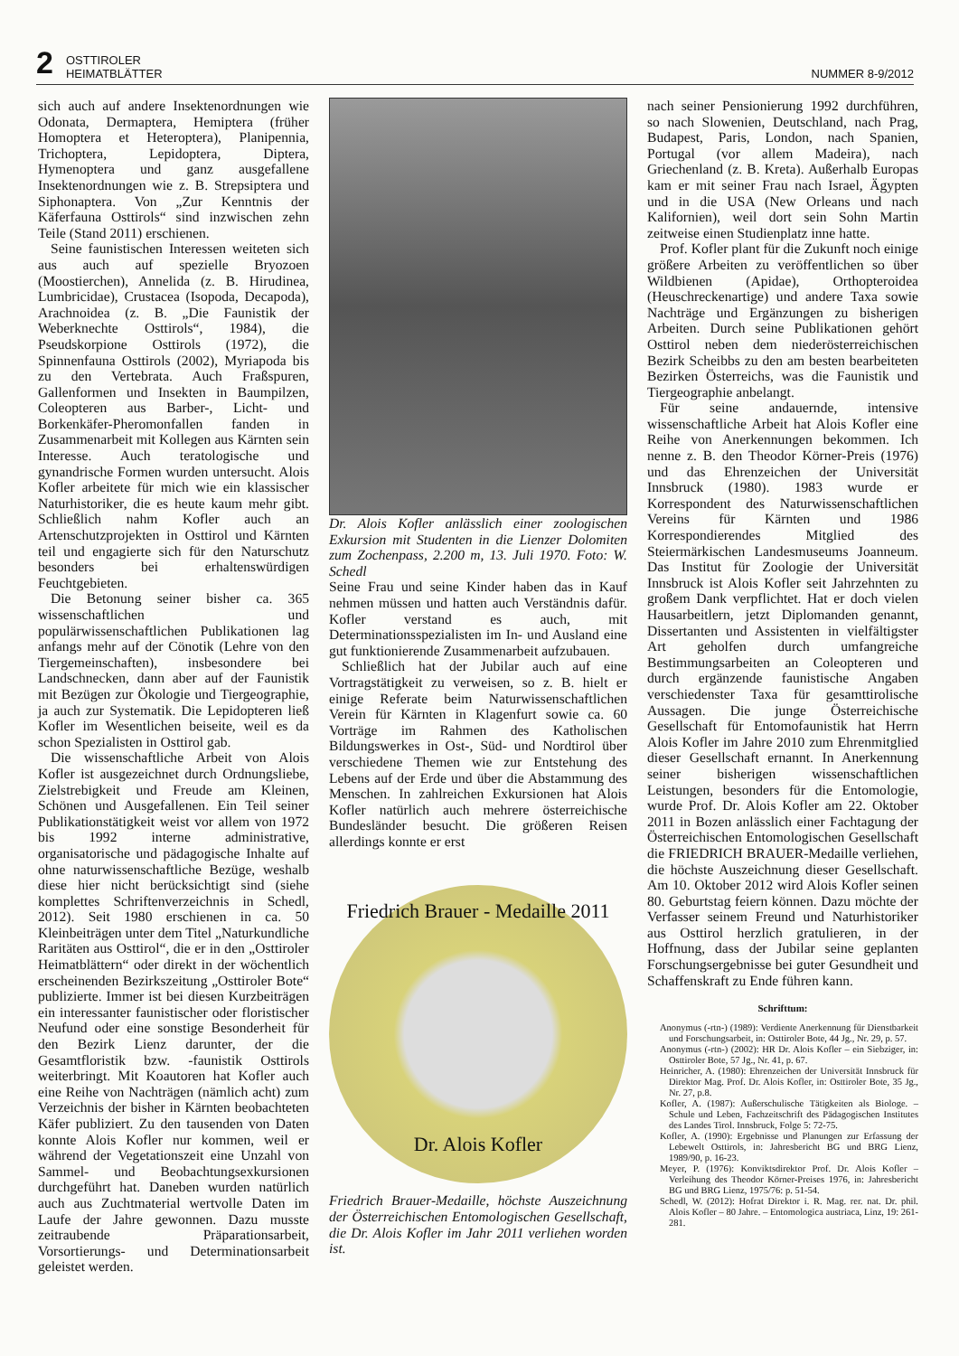2 OSTTIROLER
HEIMATBLÄTTER NUMMER 8-9/2012
sich auch auf andere Insektenordnungen wie Odonata, Dermaptera, Hemiptera (früher Homoptera et Heteroptera), Planipennia, Trichoptera, Lepidoptera, Diptera, Hymenoptera und ganz ausgefallene Insektenordnungen wie z. B. Strepsiptera und Siphonaptera. Von „Zur Kenntnis der Käferfauna Osttirols“ sind inzwischen zehn Teile (Stand 2011) erschienen.
Seine faunistischen Interessen weiteten sich aus auch auf spezielle Bryozoen (Moostierchen), Annelida (z. B. Hirudinea, Lumbricidae), Crustacea (Isopoda, Decapoda), Arachnoidea (z. B. „Die Faunistik der Weberknechte Osttirols“, 1984), die Pseudskorpione Osttirols (1972), die Spinnenfauna Osttirols (2002), Myriapoda bis zu den Vertebrata. Auch Fraßspuren, Gallenformen und Insekten in Baumpilzen, Coleopteren aus Barber-, Licht- und Borkenkäfer-Pheromonfallen fanden in Zusammenarbeit mit Kollegen aus Kärnten sein Interesse. Auch teratologische und gynandrische Formen wurden untersucht. Alois Kofler arbeitete für mich wie ein klassischer Naturhistoriker, die es heute kaum mehr gibt. Schließlich nahm Kofler auch an Artenschutzprojekten in Osttirol und Kärnten teil und engagierte sich für den Naturschutz besonders bei erhaltenswürdigen Feuchtgebieten.
Die Betonung seiner bisher ca. 365 wissenschaftlichen und populärwissenschaftlichen Publikationen lag anfangs mehr auf der Cönotik (Lehre von den Tiergemeinschaften), insbesondere bei Landschnecken, dann aber auf der Faunistik mit Bezügen zur Ökologie und Tiergeographie, ja auch zur Systematik. Die Lepidopteren ließ Kofler im Wesentlichen beiseite, weil es da schon Spezialisten in Osttirol gab.
Die wissenschaftliche Arbeit von Alois Kofler ist ausgezeichnet durch Ordnungsliebe, Zielstrebigkeit und Freude am Kleinen, Schönen und Ausgefallenen. Ein Teil seiner Publikationstätigkeit weist vor allem von 1972 bis 1992 interne administrative, organisatorische und pädagogische Inhalte auf ohne naturwissenschaftliche Bezüge, weshalb diese hier nicht berücksichtigt sind (siehe komplettes Schriftenverzeichnis in Schedl, 2012). Seit 1980 erschienen in ca. 50 Kleinbeiträgen unter dem Titel „Naturkundliche Raritäten aus Osttirol“, die er in den „Osttiroler Heimatblättern“ oder direkt in der wöchentlich erscheinenden Bezirkszeitung „Osttiroler Bote“ publizierte. Immer ist bei diesen Kurzbeiträgen ein interessanter faunistischer oder floristischer Neufund oder eine sonstige Besonderheit für den Bezirk Lienz darunter, der die Gesamtfloristik bzw. -faunistik Osttirols weiterbringt. Mit Koautoren hat Kofler auch eine Reihe von Nachträgen (nämlich acht) zum Verzeichnis der bisher in Kärnten beobachteten Käfer publiziert. Zu den tausenden von Daten konnte Alois Kofler nur kommen, weil er während der Vegetationszeit eine Unzahl von Sammel- und Beobachtungsexkursionen durchgeführt hat. Daneben wurden natürlich auch aus Zuchtmaterial wertvolle Daten im Laufe der Jahre gewonnen. Dazu musste zeitraubende Präparationsarbeit, Vorsortierungs- und Determinationsarbeit geleistet werden.
Dr. Alois Kofler anlässlich einer zoologischen Exkursion mit Studenten in die Lienzer Dolomiten zum Zochenpass, 2.200 m, 13. Juli 1970. Foto: W. Schedl
Seine Frau und seine Kinder haben das in Kauf nehmen müssen und hatten auch Verständnis dafür. Kofler verstand es auch, mit Determinationsspezialisten im In- und Ausland eine gut funktionierende Zusammenarbeit aufzubauen.
Schließlich hat der Jubilar auch auf eine Vortragstätigkeit zu verweisen, so z. B. hielt er einige Referate beim Naturwissenschaftlichen Verein für Kärnten in Klagenfurt sowie ca. 60 Vorträge im Rahmen des Katholischen Bildungswerkes in Ost-, Süd- und Nordtirol über verschiedene Themen wie zur Entstehung des Lebens auf der Erde und über die Abstammung des Menschen. In zahlreichen Exkursionen hat Alois Kofler natürlich auch mehrere österreichische Bundesländer besucht. Die größeren Reisen allerdings konnte er erst
Friedrich Brauer - Medaille 2011
Dr. Alois Kofler
Friedrich Brauer-Medaille, höchste Auszeichnung der Österreichischen Entomologischen Gesellschaft, die Dr. Alois Kofler im Jahr 2011 verliehen worden ist.
nach seiner Pensionierung 1992 durchführen, so nach Slowenien, Deutschland, nach Prag, Budapest, Paris, London, nach Spanien, Portugal (vor allem Madeira), nach Griechenland (z. B. Kreta). Außerhalb Europas kam er mit seiner Frau nach Israel, Ägypten und in die USA (New Orleans und nach Kalifornien), weil dort sein Sohn Martin zeitweise einen Studienplatz inne hatte.
Prof. Kofler plant für die Zukunft noch einige größere Arbeiten zu veröffentlichen so über Wildbienen (Apidae), Orthopteroidea (Heuschreckenartige) und andere Taxa sowie Nachträge und Ergänzungen zu bisherigen Arbeiten. Durch seine Publikationen gehört Osttirol neben dem niederösterreichischen Bezirk Scheibbs zu den am besten bearbeiteten Bezirken Österreichs, was die Faunistik und Tiergeographie anbelangt.
Für seine andauernde, intensive wissenschaftliche Arbeit hat Alois Kofler eine Reihe von Anerkennungen bekommen. Ich nenne z. B. den Theodor Körner-Preis (1976) und das Ehrenzeichen der Universität Innsbruck (1980). 1983 wurde er Korrespondent des Naturwissenschaftlichen Vereins für Kärnten und 1986 Korrespondierendes Mitglied des Steiermärkischen Landesmuseums Joanneum. Das Institut für Zoologie der Universität Innsbruck ist Alois Kofler seit Jahrzehnten zu großem Dank verpflichtet. Hat er doch vielen Hausarbeitlern, jetzt Diplomanden genannt, Dissertanten und Assistenten in vielfältigster Art geholfen durch umfangreiche Bestimmungsarbeiten an Coleopteren und durch ergänzende faunistische Angaben verschiedenster Taxa für gesamttirolische Aussagen. Die junge Österreichische Gesellschaft für Entomofaunistik hat Herrn Alois Kofler im Jahre 2010 zum Ehrenmitglied dieser Gesellschaft ernannt. In Anerkennung seiner bisherigen wissenschaftlichen Leistungen, besonders für die Entomologie, wurde Prof. Dr. Alois Kofler am 22. Oktober 2011 in Bozen anlässlich einer Fachtagung der Österreichischen Entomologischen Gesellschaft die FRIEDRICH BRAUER-Medaille verliehen, die höchste Auszeichnung dieser Gesellschaft. Am 10. Oktober 2012 wird Alois Kofler seinen 80. Geburtstag feiern können. Dazu möchte der Verfasser seinem Freund und Naturhistoriker aus Osttirol herzlich gratulieren, in der Hoffnung, dass der Jubilar seine geplanten Forschungsergebnisse bei guter Gesundheit und Schaffenskraft zu Ende führen kann.
Schrifttum:
Anonymus (-rtn-) (1989): Verdiente Anerkennung für Dienstbarkeit und Forschungsarbeit, in: Osttiroler Bote, 44 Jg., Nr. 29, p. 57.
Anonymus (-rtn-) (2002): HR Dr. Alois Kofler – ein Siebziger, in: Osttiroler Bote, 57 Jg., Nr. 41, p. 67.
Heinricher, A. (1980): Ehrenzeichen der Universität Innsbruck für Direktor Mag. Prof. Dr. Alois Kofler, in: Osttiroler Bote, 35 Jg., Nr. 27, p.8.
Kofler, A. (1987): Außerschulische Tätigkeiten als Biologe. – Schule und Leben, Fachzeitschrift des Pädagogischen Institutes des Landes Tirol. Innsbruck, Folge 5: 72-75.
Kofler, A. (1990): Ergebnisse und Planungen zur Erfassung der Lebewelt Osttirols, in: Jahresbericht BG und BRG Lienz, 1989/90, p. 16-23.
Meyer, P. (1976): Konviktsdirektor Prof. Dr. Alois Kofler – Verleihung des Theodor Körner-Preises 1976, in: Jahresbericht BG und BRG Lienz, 1975/76: p. 51-54.
Schedl, W. (2012): Hofrat Direktor i. R. Mag. rer. nat. Dr. phil. Alois Kofler – 80 Jahre. – Entomologica austriaca, Linz, 19: 261-281.